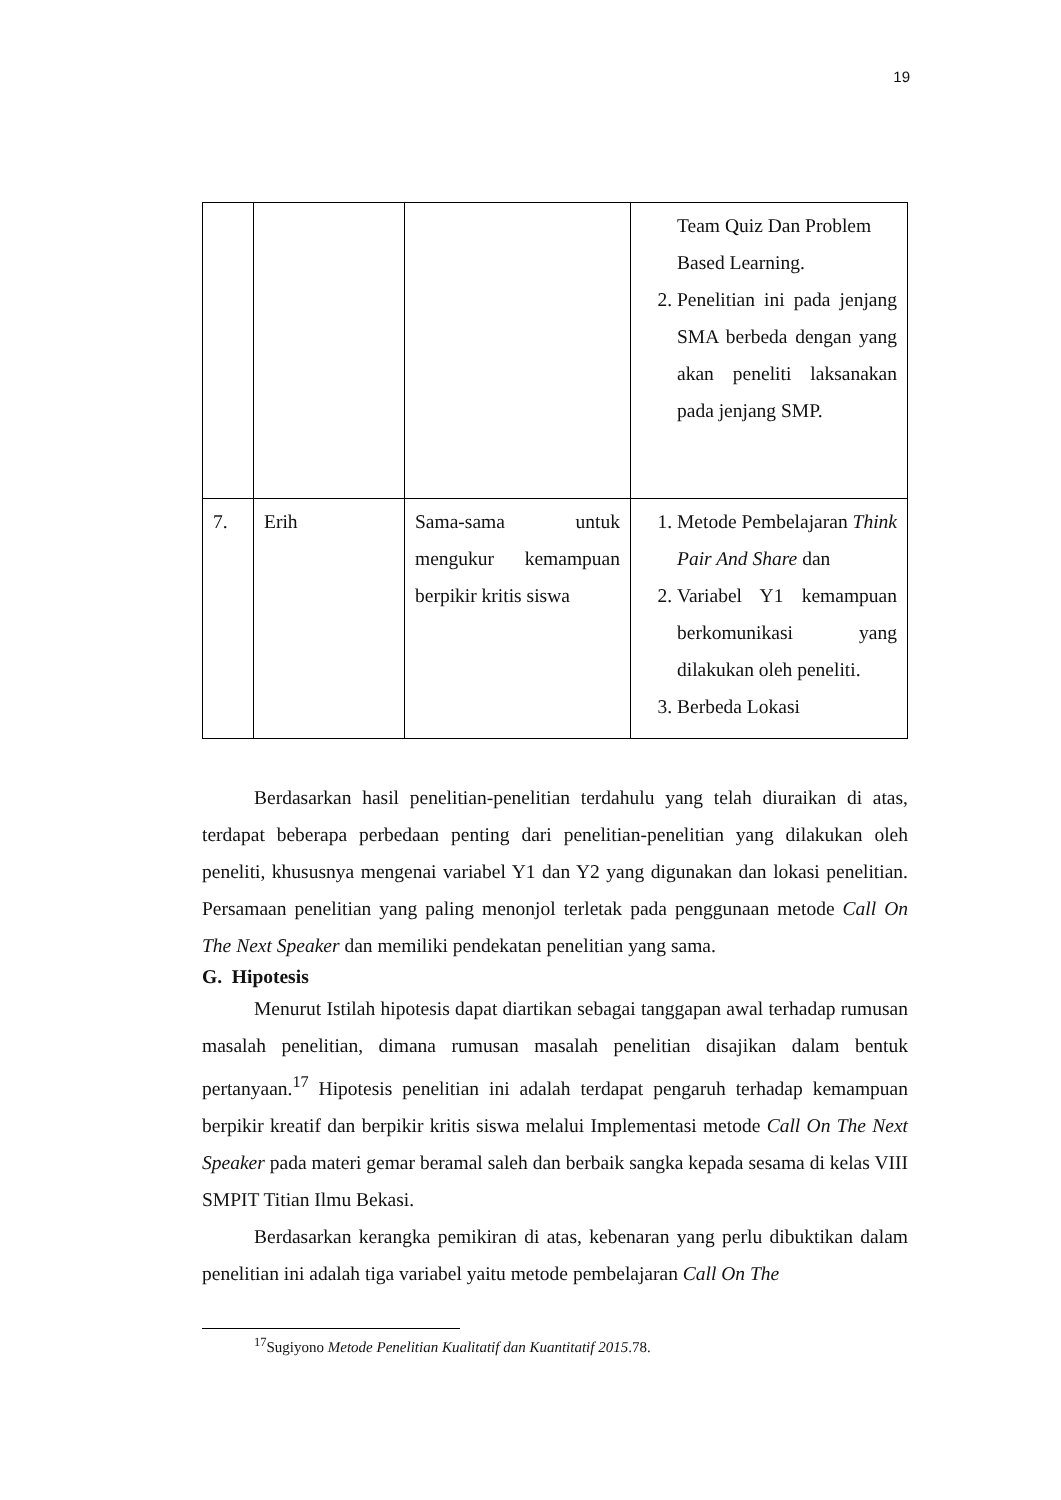19
| | | | Team Quiz Dan Problem Based Learning. 2. Penelitian ini pada jenjang SMA berbeda dengan yang akan peneliti laksanakan pada jenjang SMP. |
| 7. | Erih | Sama-sama untuk mengukur kemampuan berpikir kritis siswa | 1. Metode Pembelajaran Think Pair And Share dan 2. Variabel Y1 kemampuan berkomunikasi yang dilakukan oleh peneliti. 3. Berbeda Lokasi |
Berdasarkan hasil penelitian-penelitian terdahulu yang telah diuraikan di atas, terdapat beberapa perbedaan penting dari penelitian-penelitian yang dilakukan oleh peneliti, khususnya mengenai variabel Y1 dan Y2 yang digunakan dan lokasi penelitian. Persamaan penelitian yang paling menonjol terletak pada penggunaan metode Call On The Next Speaker dan memiliki pendekatan penelitian yang sama.
G. Hipotesis
Menurut Istilah hipotesis dapat diartikan sebagai tanggapan awal terhadap rumusan masalah penelitian, dimana rumusan masalah penelitian disajikan dalam bentuk pertanyaan.<sup>17</sup> Hipotesis penelitian ini adalah terdapat pengaruh terhadap kemampuan berpikir kreatif dan berpikir kritis siswa melalui Implementasi metode Call On The Next Speaker pada materi gemar beramal saleh dan berbaik sangka kepada sesama di kelas VIII SMPIT Titian Ilmu Bekasi.
Berdasarkan kerangka pemikiran di atas, kebenaran yang perlu dibuktikan dalam penelitian ini adalah tiga variabel yaitu metode pembelajaran Call On The
<sup>17</sup> Sugiyono Metode Penelitian Kualitatif dan Kuantitatif 2015.78.